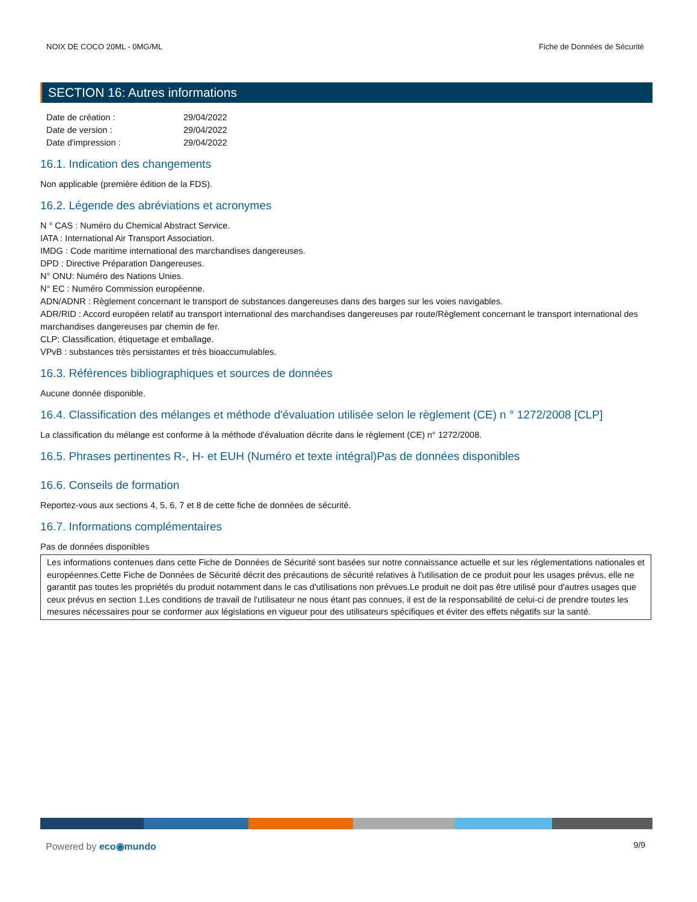NOIX DE COCO 20ML - 0MG/ML Fiche de Données de Sécurité
SECTION 16: Autres informations
Date de création : 29/04/2022
Date de version : 29/04/2022
Date d'impression : 29/04/2022
16.1. Indication des changements
Non applicable (première édition de la FDS).
16.2. Légende des abréviations et acronymes
N ° CAS : Numéro du Chemical Abstract Service.
IATA : International Air Transport Association.
IMDG : Code maritime international des marchandises dangereuses.
DPD : Directive Préparation Dangereuses.
N° ONU: Numéro des Nations Unies.
N° EC : Numéro Commission européenne.
ADN/ADNR : Règlement concernant le transport de substances dangereuses dans des barges sur les voies navigables.
ADR/RID : Accord européen relatif au transport international des marchandises dangereuses par route/Règlement concernant le transport international des marchandises dangereuses par chemin de fer.
CLP: Classification, étiquetage et emballage.
VPvB : substances très persistantes et très bioaccumulables.
16.3. Références bibliographiques et sources de données
Aucune donnée disponible.
16.4. Classification des mélanges et méthode d'évaluation utilisée selon le règlement (CE) n ° 1272/2008 [CLP]
La classification du mélange est conforme à la méthode d'évaluation décrite dans le règlement (CE) n° 1272/2008.
16.5. Phrases pertinentes R-, H- et EUH (Numéro et texte intégral)Pas de données disponibles
16.6. Conseils de formation
Reportez-vous aux sections 4, 5, 6, 7 et 8 de cette fiche de données de sécurité.
16.7. Informations complémentaires
Pas de données disponibles
Les informations contenues dans cette Fiche de Données de Sécurité sont basées sur notre connaissance actuelle et sur les réglementations nationales et européennes.Cette Fiche de Données de Sécurité décrit des précautions de sécurité relatives à l'utilisation de ce produit pour les usages prévus, elle ne garantit pas toutes les propriétés du produit notamment dans le cas d'utilisations non prévues.Le produit ne doit pas être utilisé pour d'autres usages que ceux prévus en section 1.Les conditions de travail de l'utilisateur ne nous étant pas connues, il est de la responsabilité de celui-ci de prendre toutes les mesures nécessaires pour se conformer aux législations en vigueur pour des utilisateurs spécifiques et éviter des effets négatifs sur la santé.
Powered by eco◉mundo 9/9